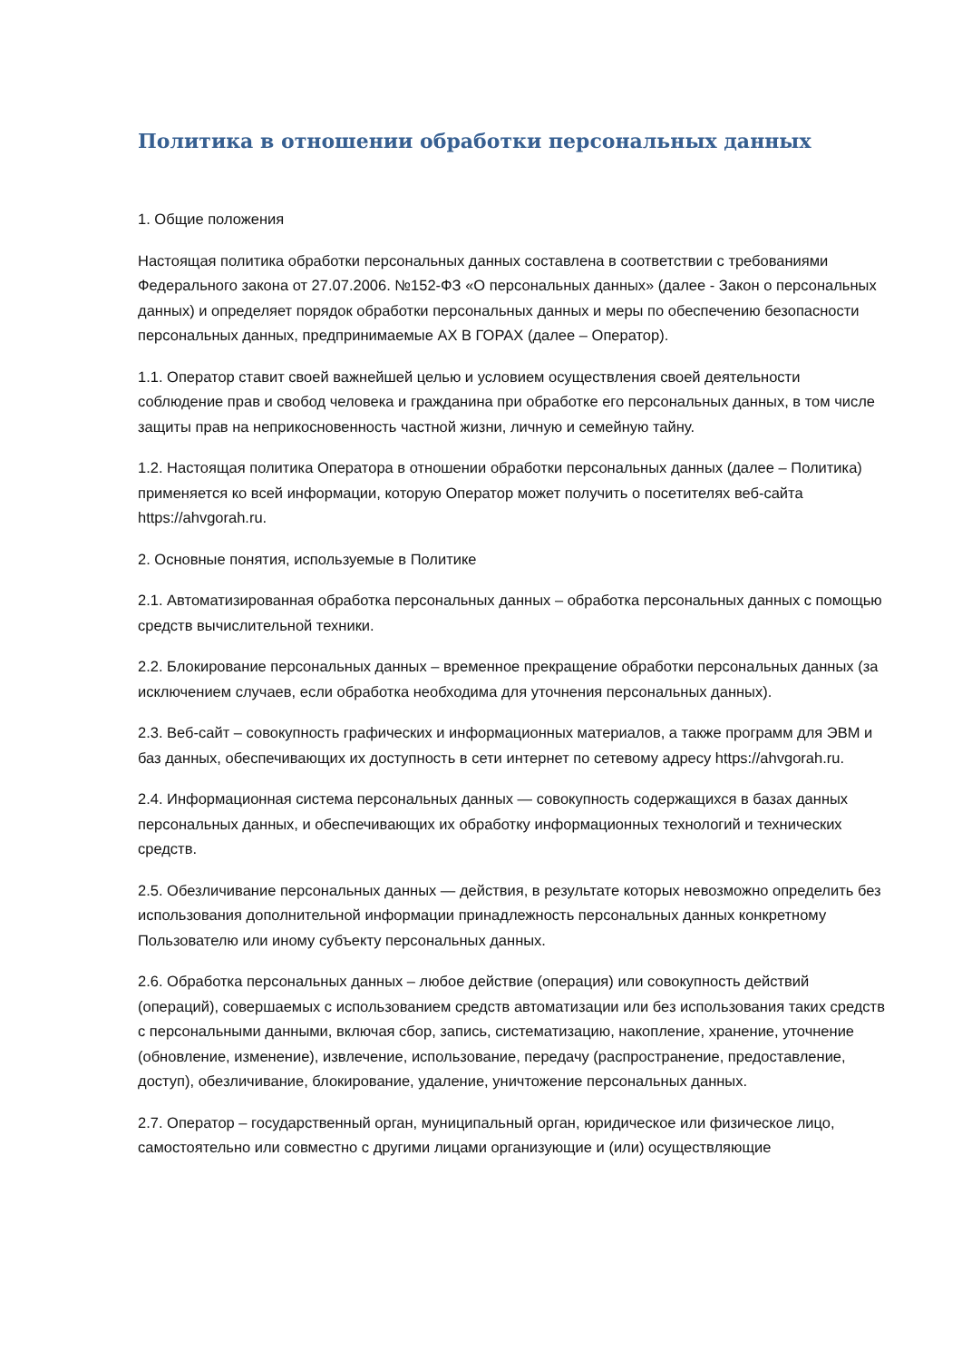Политика в отношении обработки персональных данных
1. Общие положения
Настоящая политика обработки персональных данных составлена в соответствии с требованиями Федерального закона от 27.07.2006. №152-ФЗ «О персональных данных» (далее - Закон о персональных данных) и определяет порядок обработки персональных данных и меры по обеспечению безопасности персональных данных, предпринимаемые АХ В ГОРАХ (далее – Оператор).
1.1. Оператор ставит своей важнейшей целью и условием осуществления своей деятельности соблюдение прав и свобод человека и гражданина при обработке его персональных данных, в том числе защиты прав на неприкосновенность частной жизни, личную и семейную тайну.
1.2. Настоящая политика Оператора в отношении обработки персональных данных (далее – Политика) применяется ко всей информации, которую Оператор может получить о посетителях веб-сайта https://ahvgorah.ru.
2. Основные понятия, используемые в Политике
2.1. Автоматизированная обработка персональных данных – обработка персональных данных с помощью средств вычислительной техники.
2.2. Блокирование персональных данных – временное прекращение обработки персональных данных (за исключением случаев, если обработка необходима для уточнения персональных данных).
2.3. Веб-сайт – совокупность графических и информационных материалов, а также программ для ЭВМ и баз данных, обеспечивающих их доступность в сети интернет по сетевому адресу https://ahvgorah.ru.
2.4. Информационная система персональных данных — совокупность содержащихся в базах данных персональных данных, и обеспечивающих их обработку информационных технологий и технических средств.
2.5. Обезличивание персональных данных — действия, в результате которых невозможно определить без использования дополнительной информации принадлежность персональных данных конкретному Пользователю или иному субъекту персональных данных.
2.6. Обработка персональных данных – любое действие (операция) или совокупность действий (операций), совершаемых с использованием средств автоматизации или без использования таких средств с персональными данными, включая сбор, запись, систематизацию, накопление, хранение, уточнение (обновление, изменение), извлечение, использование, передачу (распространение, предоставление, доступ), обезличивание, блокирование, удаление, уничтожение персональных данных.
2.7. Оператор – государственный орган, муниципальный орган, юридическое или физическое лицо, самостоятельно или совместно с другими лицами организующие и (или) осуществляющие